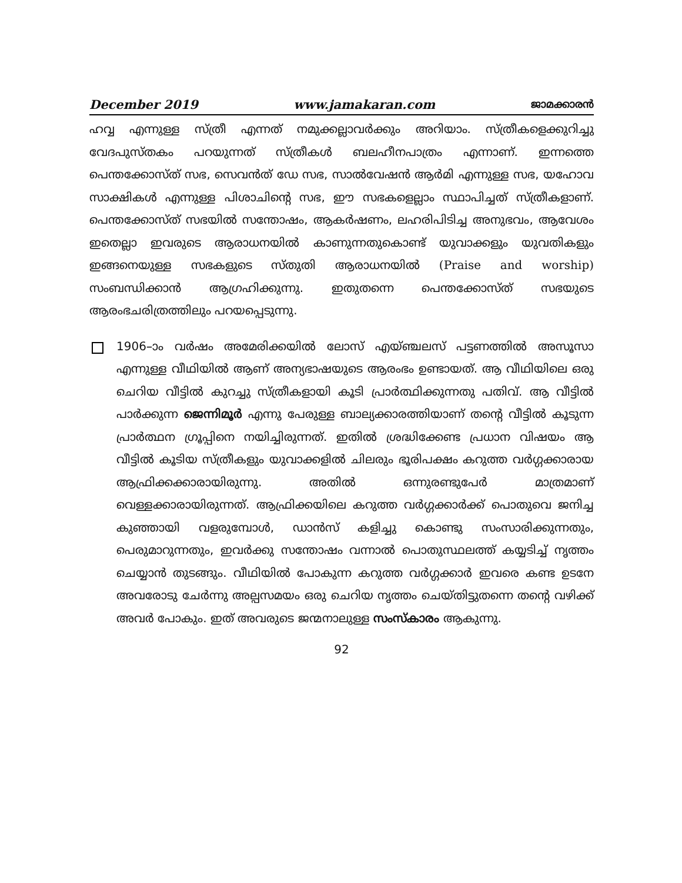December 2019 www.jamakaran.com ജാമക്കാരൻ
ഹവ്വ എന്നുള്ള സ്ത്രീ എന്നത് നമുക്കല്ലാവർക്കും അറിയാം. സ്ത്രീകളെക്കുറിച്ചു വേദപുസ്തകം പറയുന്നത് സ്ത്രീകൾ ബലഹീനപാത്രം എന്നാണ്. ഇന്നത്തെ പെന്തക്കോസ്ത് സഭ, സെവൻത് ഡേ സഭ, സാൽവേഷൻ ആർമി എന്നുള്ള സഭ, യഹോവ സാക്ഷികൾ എന്നുള്ള പിശാചിന്റെ സഭ, ഈ സഭകളെല്ലാം സ്ഥാപിച്ചത് സ്ത്രീകളാണ്. പെന്തക്കോസ്ത് സഭയിൽ സന്തോഷം, ആകർഷണം, ലഹരിപിടിച്ച അനുഭവം, ആവേശം ഇതെല്ലാ ഇവരുടെ ആരാധനയിൽ കാണുന്നതുകൊണ്ട് യുവാക്കളും യുവതികളും ഇങ്ങനെയുള്ള സഭകളുടെ സ്തുതി ആരാധനയിൽ (Praise and worship) സംബന്ധിക്കാൻ ആഗ്രഹിക്കുന്നു. ഇതുതന്നെ പെന്തക്കോസ്ത് സഭയുടെ ആരംഭചരിത്രത്തിലും പറയപ്പെടുന്നു.
1906–ാം വർഷം അമേരിക്കയിൽ ലോസ് എയ്ഞ്ചലസ് പട്ടണത്തിൽ അസൂസാ എന്നുള്ള വീഥിയിൽ ആണ് അന്യഭാഷയുടെ ആരംഭം ഉണ്ടായത്. ആ വീഥിയിലെ ഒരു ചെറിയ വീട്ടിൽ കുറച്ചു സ്ത്രീകളായി കൂടി പ്രാർത്ഥിക്കുന്നതു പതിവ്. ആ വീട്ടിൽ പാർക്കുന്ന ജെന്നിമൂർ എന്നു പേരുള്ള ബാല്യക്കാരത്തിയാണ് തന്റെ വീട്ടിൽ കൂടുന്ന പ്രാർത്ഥന ഗ്രൂപ്പിനെ നയിച്ചിരുന്നത്. ഇതിൽ ശ്രദ്ധിക്കേണ്ട പ്രധാന വിഷയം ആ വീട്ടിൽ കൂടിയ സ്ത്രീകളും യുവാക്കളിൽ ചിലരും ഭൂരിപക്ഷം കറുത്ത വർഗ്ഗക്കാരായ ആഫ്രിക്കക്കാരായിരുന്നു. അതിൽ ഒന്നുരണ്ടുപേർ മാത്രമാണ് വെള്ളക്കാരായിരുന്നത്. ആഫ്രിക്കയിലെ കറുത്ത വർഗ്ഗക്കാർക്ക് പൊതുവെ ജനിച്ച കുഞ്ഞായി വളരുമ്പോൾ, ഡാൻസ് കളിച്ചു കൊണ്ടു സംസാരിക്കുന്നതും, പെരുമാറുന്നതും, ഇവർക്കു സന്തോഷം വന്നാൽ പൊതുസ്ഥലത്ത് കയ്യടിച്ച് നൃത്തം ചെയ്യാൻ തുടങ്ങും. വീഥിയിൽ പോകുന്ന കറുത്ത വർഗ്ഗക്കാർ ഇവരെ കണ്ട ഉടനേ അവരോടു ചേർന്നു അല്പസമയം ഒരു ചെറിയ നൃത്തം ചെയ്തിട്ടുതന്നെ തന്റെ വഴിക്ക് അവർ പോകും. ഇത് അവരുടെ ജന്മനാലുള്ള സംസ്കാരം ആകുന്നു.
92